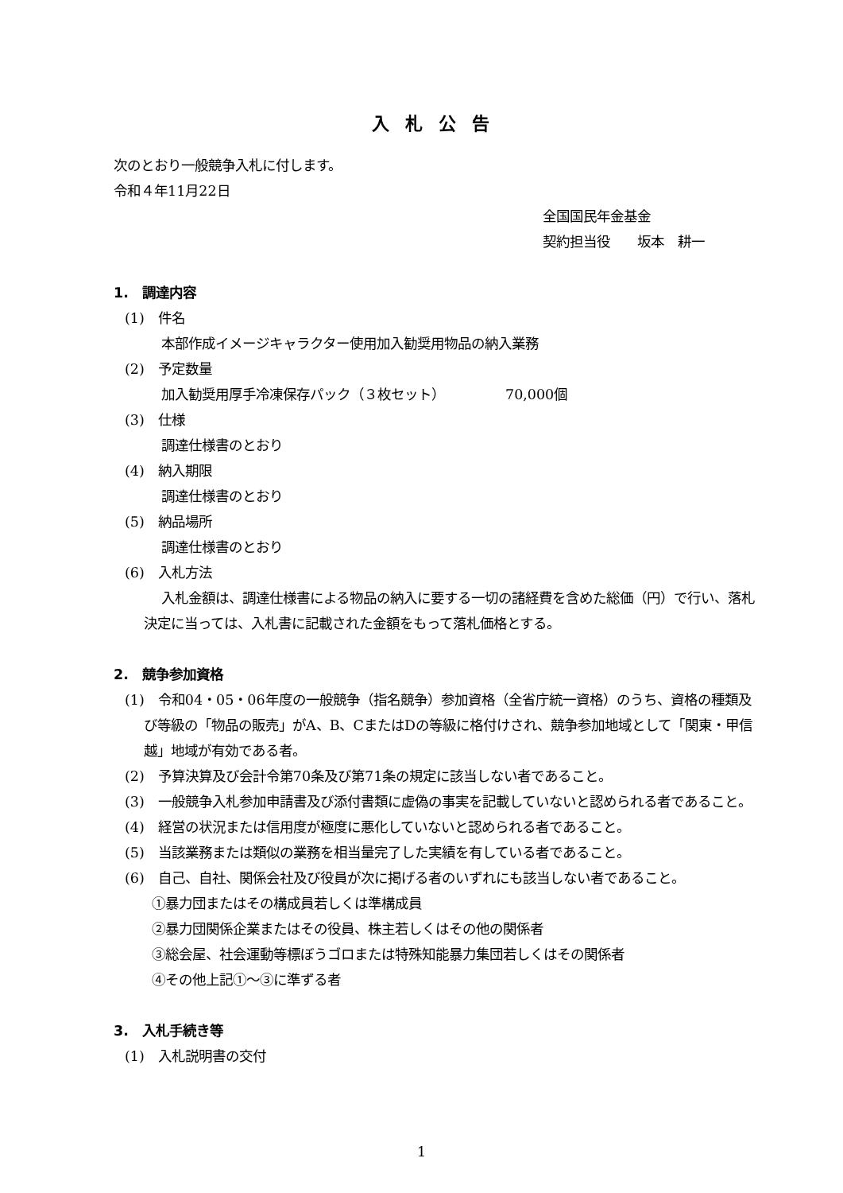入札公告
次のとおり一般競争入札に付します。
令和４年11月22日
全国国民年金基金
契約担当役　　坂本　耕一
1.　調達内容
(1)　件名
本部作成イメージキャラクター使用加入勧奨用物品の納入業務
(2)　予定数量
加入勧奨用厚手冷凍保存パック（３枚セット）　　　　　70,000個
(3)　仕様
調達仕様書のとおり
(4)　納入期限
調達仕様書のとおり
(5)　納品場所
調達仕様書のとおり
(6)　入札方法
入札金額は、調達仕様書による物品の納入に要する一切の諸経費を含めた総価（円）で行い、落札決定に当っては、入札書に記載された金額をもって落札価格とする。
2.　競争参加資格
(1)　令和04・05・06年度の一般競争（指名競争）参加資格（全省庁統一資格）のうち、資格の種類及び等級の「物品の販売」がA、B、CまたはDの等級に格付けされ、競争参加地域として「関東・甲信越」地域が有効である者。
(2)　予算決算及び会計令第70条及び第71条の規定に該当しない者であること。
(3)　一般競争入札参加申請書及び添付書類に虚偽の事実を記載していないと認められる者であること。
(4)　経営の状況または信用度が極度に悪化していないと認められる者であること。
(5)　当該業務または類似の業務を相当量完了した実績を有している者であること。
(6)　自己、自社、関係会社及び役員が次に掲げる者のいずれにも該当しない者であること。
①暴力団またはその構成員若しくは準構成員
②暴力団関係企業またはその役員、株主若しくはその他の関係者
③総会屋、社会運動等標ぼうゴロまたは特殊知能暴力集団若しくはその関係者
④その他上記①～③に準ずる者
3.　入札手続き等
(1)　入札説明書の交付
1